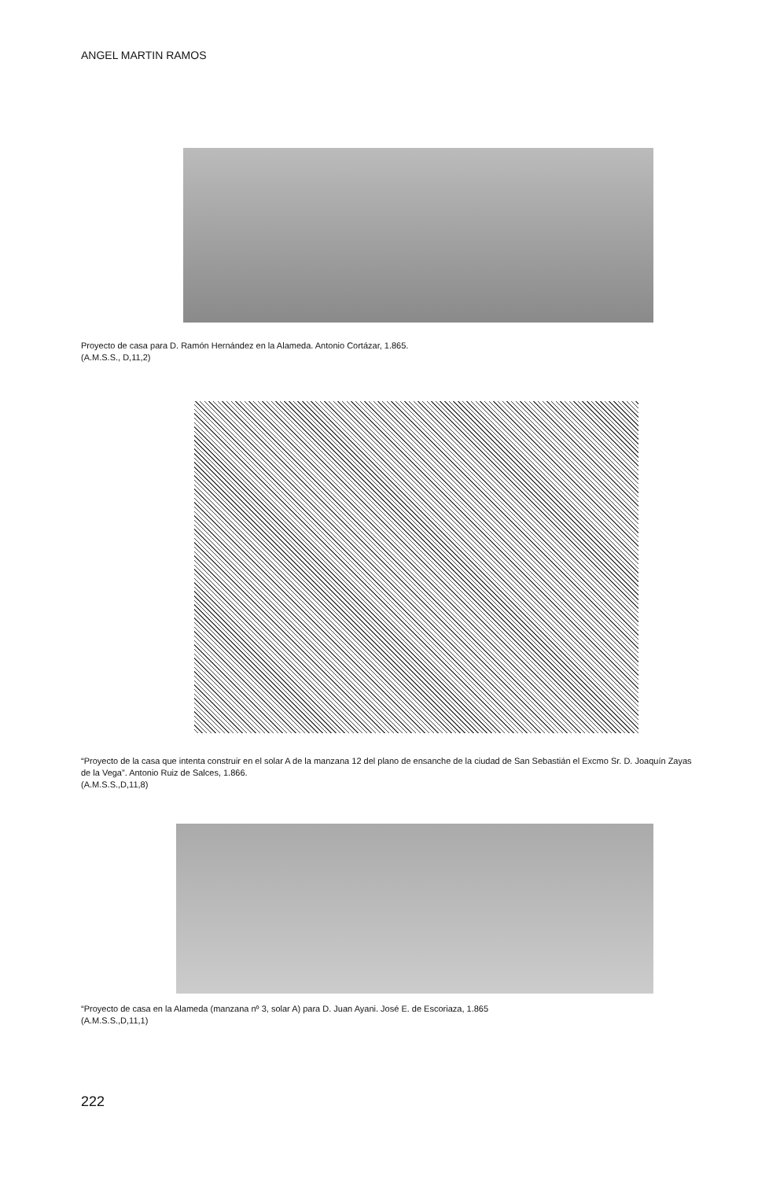ANGEL MARTIN RAMOS
Proyecto de casa para D. Ramón Hernández en la Alameda. Antonio Cortázar, 1.865.
(A.M.S.S., D,11,2)
“Proyecto de la casa que intenta construir en el solar A de la manzana 12 del plano de ensanche de la ciudad de San Sebastián el Excmo Sr. D. Joaquín Zayas de la Vega”. Antonio Ruiz de Salces, 1.866.
(A.M.S.S.,D,11,8)
“Proyecto de casa en la Alameda (manzana nº 3, solar A) para D. Juan Ayani. José E. de Escoriaza, 1.865
(A.M.S.S.,D,11,1)
222